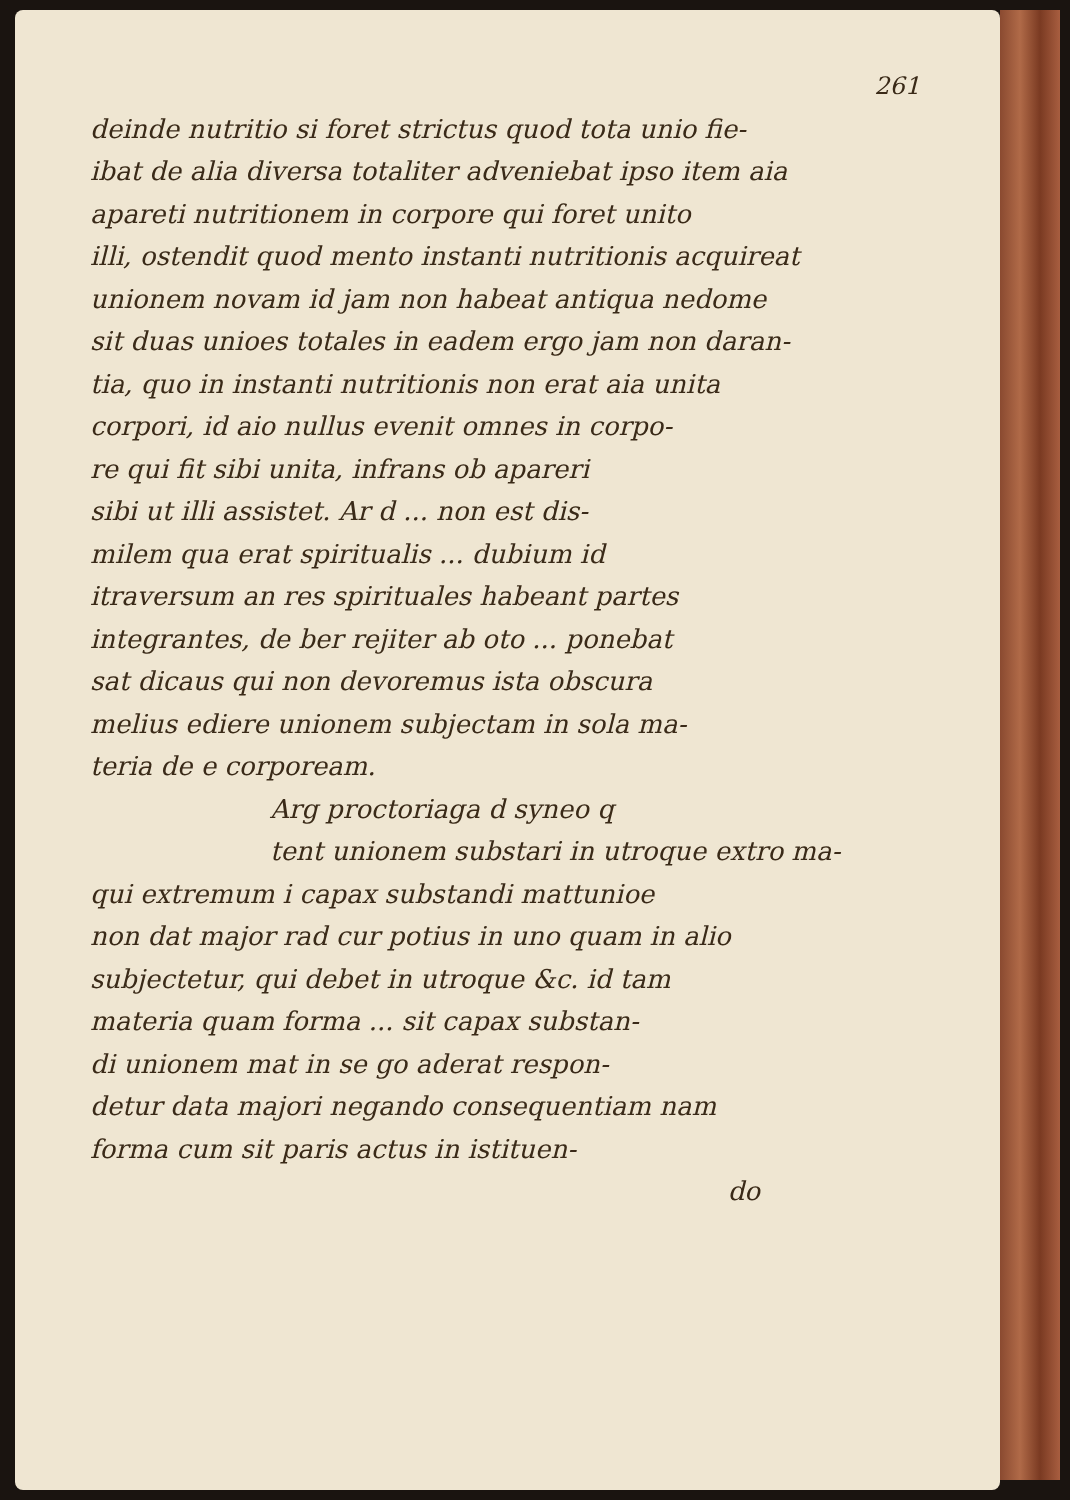261
deinde nutritio si foret strictus quod tota unio fie-
ibat de alia diversa totaliter adveniebat ipso item aia
apareti nutritionem in corpore qui foret unito
illi, ostendit quod mento instanti nutritionis acquireat
unionem novam id jam non habeat antiqua nedome
sit duas unioes totales in eadem ergo jam non daran-
tia, quo in instanti nutritionis non erat aia unita
corpori, id aio nullus evenit omnes in corpo-
re qui fit sibi unita, infrans ob apareri
sibi ut illi assistet. Ar d ... non est dis-
milem qua erat spiritualis ... dubium id
itraversum an res spirituales habeant partes
integrantes, de ber rejiter ab oto ... ponebat
sat dicaus qui non devoremus ista obscura
melius ediere unionem subjectam in sola ma-
teria de e corpoream.
Arg proctoriaga d syneo q
tent unionem substari in utroque extro ma-
qui extremum i capax substandi mattunioe
non dat major rad cur potius in uno quam in alio
subjectetur, qui debet in utroque &c. id tam
materia quam forma ... sit capax substan-
di unionem mat in se go aderat respon-
detur data majori negando consequentiam nam
forma cum sit paris actus in istituen-
do